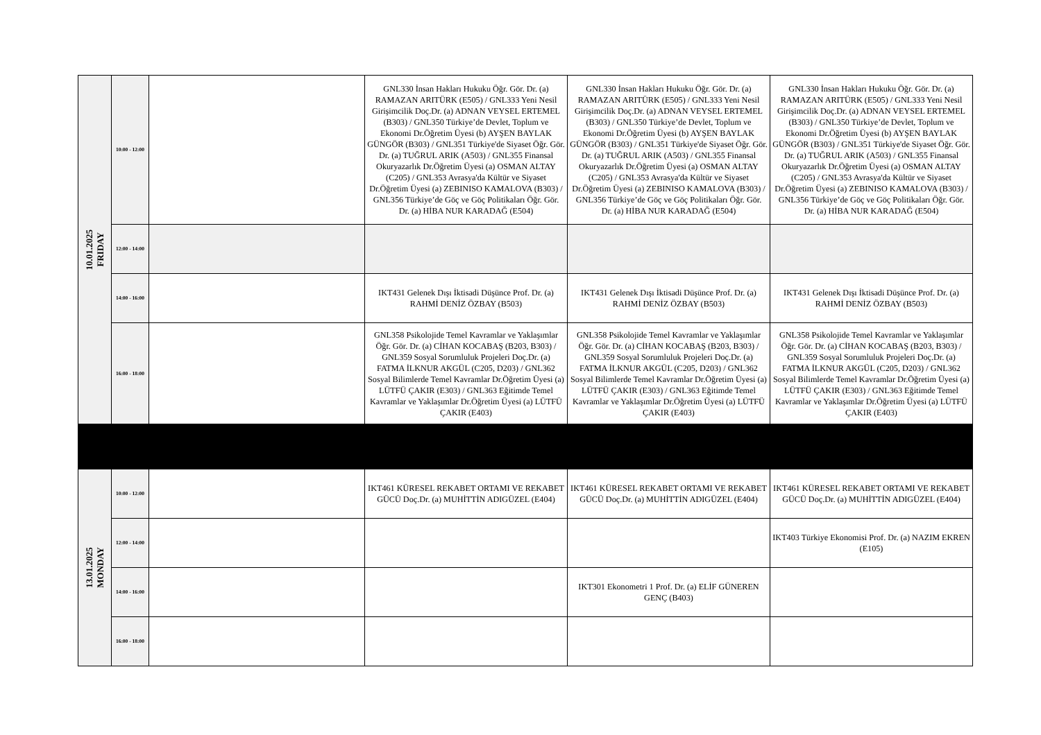| 10.01.2025 FRIDAY | 10:00 - 12:00 | | GNL330 İnsan Hakları Hukuku Öğr. Gör. Dr. (a) RAMAZAN ARITÜRK (E505) / GNL333 Yeni Nesil Girişimcilik Doç.Dr. (a) ADNAN VEYSEL ERTEMEL (B303) / GNL350 Türkiye’de Devlet, Toplum ve Ekonomi Dr.Öğretim Üyesi (b) AYŞEN BAYLAK GÜNGÖR (B303) / GNL351 Türkiye'de Siyaset Öğr. Gör. Dr. (a) TUĞRUL ARIK (A503) / GNL355 Finansal Okuryazarlık Dr.Öğretim Üyesi (a) OSMAN ALTAY (C205) / GNL353 Avrasya'da Kültür ve Siyaset Dr.Öğretim Üyesi (a) ZEBINISO KAMALOVA (B303) / GNL356 Türkiye’de Göç ve Göç Politikaları Öğr. Gör. Dr. (a) HİBA NUR KARADAĞ (E504) | GNL330 İnsan Hakları Hukuku Öğr. Gör. Dr. (a) RAMAZAN ARITÜRK (E505) / GNL333 Yeni Nesil Girişimcilik Doç.Dr. (a) ADNAN VEYSEL ERTEMEL (B303) / GNL350 Türkiye’de Devlet, Toplum ve Ekonomi Dr.Öğretim Üyesi (b) AYŞEN BAYLAK GÜNGÖR (B303) / GNL351 Türkiye'de Siyaset Öğr. Gör. Dr. (a) TUĞRUL ARIK (A503) / GNL355 Finansal Okuryazarlık Dr.Öğretim Üyesi (a) OSMAN ALTAY (C205) / GNL353 Avrasya'da Kültür ve Siyaset Dr.Öğretim Üyesi (a) ZEBINISO KAMALOVA (B303) / GNL356 Türkiye’de Göç ve Göç Politikaları Öğr. Gör. Dr. (a) HİBA NUR KARADAĞ (E504) | GNL330 İnsan Hakları Hukuku Öğr. Gör. Dr. (a) RAMAZAN ARITÜRK (E505) / GNL333 Yeni Nesil Girişimcilik Doç.Dr. (a) ADNAN VEYSEL ERTEMEL (B303) / GNL350 Türkiye’de Devlet, Toplum ve Ekonomi Dr.Öğretim Üyesi (b) AYŞEN BAYLAK GÜNGÖR (B303) / GNL351 Türkiye'de Siyaset Öğr. Gör. Dr. (a) TUĞRUL ARIK (A503) / GNL355 Finansal Okuryazarlık Dr.Öğretim Üyesi (a) OSMAN ALTAY (C205) / GNL353 Avrasya'da Kültür ve Siyaset Dr.Öğretim Üyesi (a) ZEBINISO KAMALOVA (B303) / GNL356 Türkiye’de Göç ve Göç Politikaları Öğr. Gör. Dr. (a) HİBA NUR KARADAĞ (E504) |
| | 12:00 - 14:00 | | | | |
| | 14:00 - 16:00 | | IKT431 Gelenek Dışı İktisadi Düşünce Prof. Dr. (a) RAHMİ DENİZ ÖZBAY (B503) | IKT431 Gelenek Dışı İktisadi Düşünce Prof. Dr. (a) RAHMİ DENİZ ÖZBAY (B503) | IKT431 Gelenek Dışı İktisadi Düşünce Prof. Dr. (a) RAHMİ DENİZ ÖZBAY (B503) |
| | 16:00 - 18:00 | | GNL358 Psikolojide Temel Kavramlar ve Yaklaşımlar Öğr. Gör. Dr. (a) CİHAN KOCABAŞ (B203, B303) / GNL359 Sosyal Sorumluluk Projeleri Doç.Dr. (a) FATMA İLKNUR AKGÜL (C205, D203) / GNL362 Sosyal Bilimlerde Temel Kavramlar Dr.Öğretim Üyesi (a) LÜTFÜ ÇAKIR (E303) / GNL363 Eğitimde Temel Kavramlar ve Yaklaşımlar Dr.Öğretim Üyesi (a) LÜTFÜ ÇAKIR (E403) | GNL358 Psikolojide Temel Kavramlar ve Yaklaşımlar Öğr. Gör. Dr. (a) CİHAN KOCABAŞ (B203, B303) / GNL359 Sosyal Sorumluluk Projeleri Doç.Dr. (a) FATMA İLKNUR AKGÜL (C205, D203) / GNL362 Sosyal Bilimlerde Temel Kavramlar Dr.Öğretim Üyesi (a) LÜTFÜ ÇAKIR (E303) / GNL363 Eğitimde Temel Kavramlar ve Yaklaşımlar Dr.Öğretim Üyesi (a) LÜTFÜ ÇAKIR (E403) | GNL358 Psikolojide Temel Kavramlar ve Yaklaşımlar Öğr. Gör. Dr. (a) CİHAN KOCABAŞ (B203, B303) / GNL359 Sosyal Sorumluluk Projeleri Doç.Dr. (a) FATMA İLKNUR AKGÜL (C205, D203) / GNL362 Sosyal Bilimlerde Temel Kavramlar Dr.Öğretim Üyesi (a) LÜTFÜ ÇAKIR (E303) / GNL363 Eğitimde Temel Kavramlar ve Yaklaşımlar Dr.Öğretim Üyesi (a) LÜTFÜ ÇAKIR (E403) |
| 13.01.2025 MONDAY | 10:00 - 12:00 | | IKT461 KÜRESEL REKABET ORTAMI VE REKABET GÜCÜ Doç.Dr. (a) MUHİTTİN ADIGÜZEL (E404) | IKT461 KÜRESEL REKABET ORTAMI VE REKABET GÜCÜ Doç.Dr. (a) MUHİTTİN ADIGÜZEL (E404) | IKT461 KÜRESEL REKABET ORTAMI VE REKABET GÜCÜ Doç.Dr. (a) MUHİTTİN ADIGÜZEL (E404) |
| | 12:00 - 14:00 | | | | IKT403 Türkiye Ekonomisi Prof. Dr. (a) NAZIM EKREN (E105) |
| | 14:00 - 16:00 | | | IKT301 Ekonometri 1 Prof. Dr. (a) ELİF GÜNEREN GENÇ (B403) | |
| | 16:00 - 18:00 | | | | |